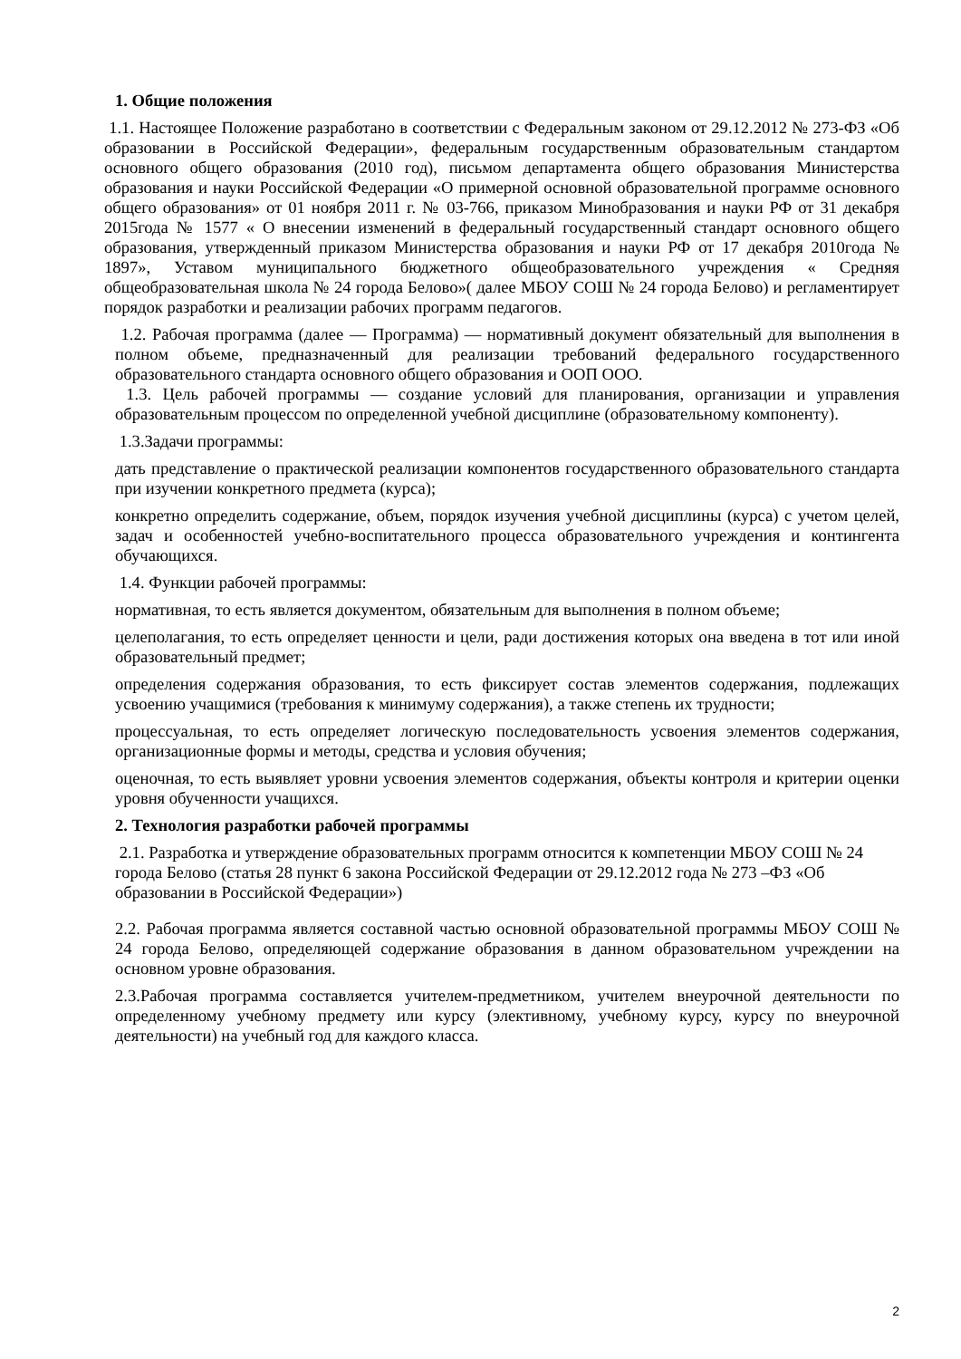1. Общие положения
1.1. Настоящее Положение разработано в соответствии с Федеральным законом от 29.12.2012 № 273-ФЗ «Об образовании в Российской Федерации», федеральным государственным образовательным стандартом основного общего образования (2010 год), письмом департамента общего образования Министерства образования и науки Российской Федерации «О примерной основной образовательной программе основного общего образования» от 01 ноября 2011 г. № 03-766, приказом Минобразования и науки РФ от 31 декабря 2015года № 1577 « О внесении изменений в федеральный государственный стандарт основного общего образования, утвержденный приказом Министерства образования и науки РФ от 17 декабря 2010года № 1897», Уставом муниципального бюджетного общеобразовательного учреждения « Средняя общеобразовательная школа № 24 города Белово»( далее МБОУ СОШ № 24 города Белово) и регламентирует порядок разработки и реализации рабочих программ педагогов.
1.2. Рабочая программа (далее — Программа) — нормативный документ обязательный для выполнения в полном объеме, предназначенный для реализации требований федерального государственного образовательного стандарта основного общего образования и ООП ООО.
1.3. Цель рабочей программы — создание условий для планирования, организации и управления образовательным процессом по определенной учебной дисциплине (образовательному компоненту).
1.3.Задачи программы:
дать представление о практической реализации компонентов государственного образовательного стандарта при изучении конкретного предмета (курса);
конкретно определить содержание, объем, порядок изучения учебной дисциплины (курса) с учетом целей, задач и особенностей учебно-воспитательного процесса образовательного учреждения и контингента обучающихся.
1.4. Функции рабочей программы:
нормативная, то есть является документом, обязательным для выполнения в полном объеме;
целеполагания, то есть определяет ценности и цели, ради достижения которых она введена в тот или иной образовательный предмет;
определения содержания образования, то есть фиксирует состав элементов содержания, подлежащих усвоению учащимися (требования к минимуму содержания), а также степень их трудности;
процессуальная, то есть определяет логическую последовательность усвоения элементов содержания, организационные формы и методы, средства и условия обучения;
оценочная, то есть выявляет уровни усвоения элементов содержания, объекты контроля и критерии оценки уровня обученности учащихся.
2. Технология разработки рабочей программы
2.1. Разработка и утверждение образовательных программ относится к компетенции МБОУ СОШ № 24 города Белово (статья 28 пункт 6 закона Российской Федерации от 29.12.2012 года № 273 –ФЗ «Об образовании в Российской Федерации»)
2.2. Рабочая программа является составной частью основной образовательной программы МБОУ СОШ № 24 города Белово, определяющей содержание образования в данном образовательном учреждении на основном уровне образования.
2.3.Рабочая программа составляется учителем-предметником, учителем внеурочной деятельности по определенному учебному предмету или курсу (элективному, учебному курсу, курсу по внеурочной деятельности) на учебный год для каждого класса.
2